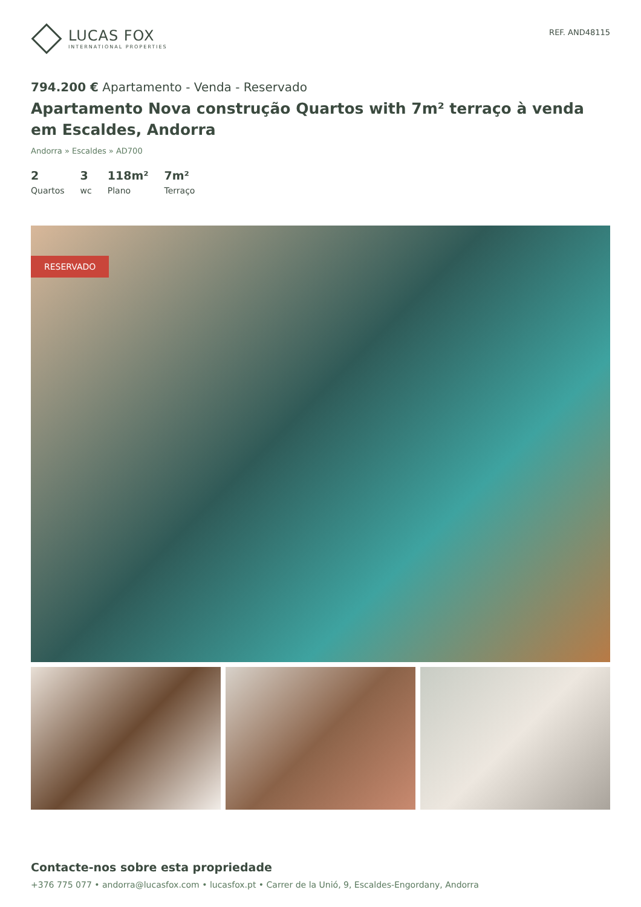LUCAS FOX
INTERNATIONAL PROPERTIES
REF. AND48115
794.200 € Apartamento - Venda - Reservado
Apartamento Nova construção Quartos with 7m² terraço à venda em Escaldes, Andorra
Andorra » Escaldes » AD700
2
Quartos
3
wc
118m²
Plano
7m²
Terraço
RESERVADO
Contacte-nos sobre esta propriedade
+376 775 077 • andorra@lucasfox.com • lucasfox.pt • Carrer de la Unió, 9, Escaldes-Engordany, Andorra